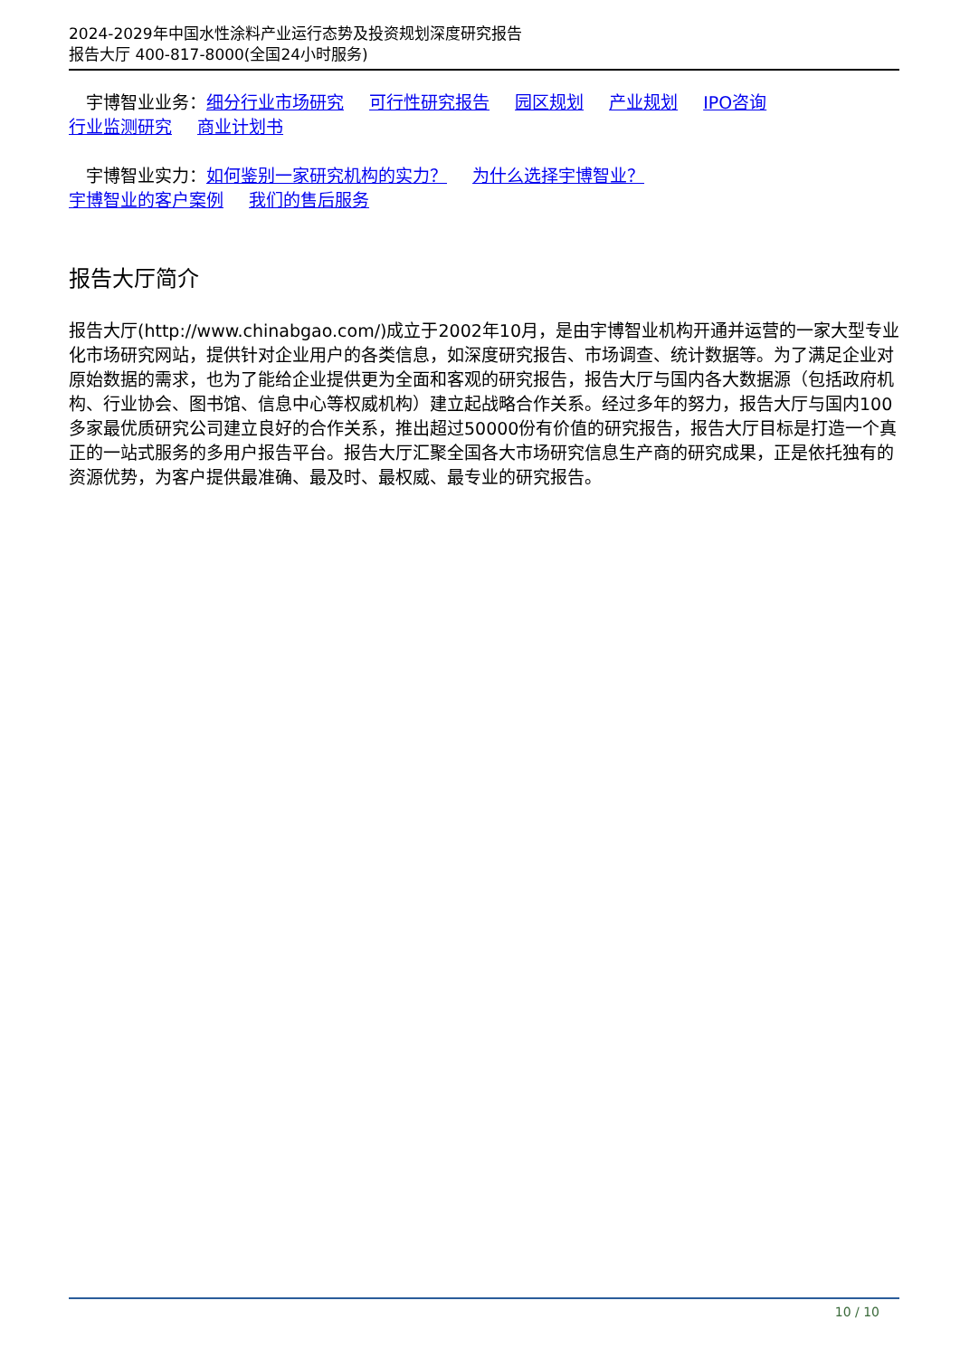2024-2029年中国水性涂料产业运行态势及投资规划深度研究报告
报告大厅 400-817-8000(全国24小时服务)
　宇博智业业务：细分行业市场研究 可行性研究报告 园区规划 产业规划 IPO咨询
行业监测研究 商业计划书
　宇博智业实力：如何鉴别一家研究机构的实力？ 为什么选择宇博智业？
宇博智业的客户案例 我们的售后服务
报告大厅简介
报告大厅(http://www.chinabgao.com/)成立于2002年10月，是由宇博智业机构开通并运营的一家大型专业化市场研究网站，提供针对企业用户的各类信息，如深度研究报告、市场调查、统计数据等。为了满足企业对原始数据的需求，也为了能给企业提供更为全面和客观的研究报告，报告大厅与国内各大数据源（包括政府机构、行业协会、图书馆、信息中心等权威机构）建立起战略合作关系。经过多年的努力，报告大厅与国内100多家最优质研究公司建立良好的合作关系，推出超过50000份有价值的研究报告，报告大厅目标是打造一个真正的一站式服务的多用户报告平台。报告大厅汇聚全国各大市场研究信息生产商的研究成果，正是依托独有的资源优势，为客户提供最准确、最及时、最权威、最专业的研究报告。
10 / 10